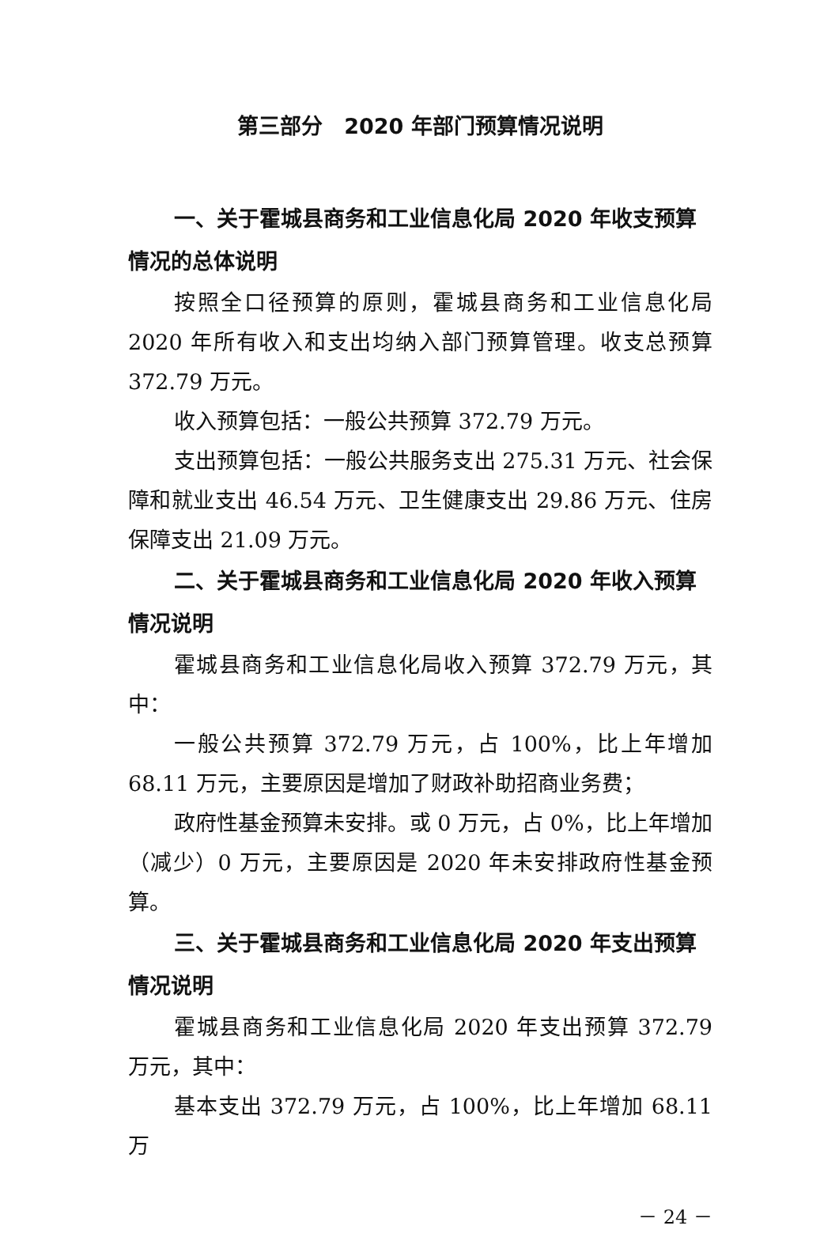第三部分　2020 年部门预算情况说明
一、关于霍城县商务和工业信息化局 2020 年收支预算情况的总体说明
按照全口径预算的原则，霍城县商务和工业信息化局 2020 年所有收入和支出均纳入部门预算管理。收支总预算 372.79 万元。
收入预算包括：一般公共预算 372.79 万元。
支出预算包括：一般公共服务支出 275.31 万元、社会保障和就业支出 46.54 万元、卫生健康支出 29.86 万元、住房保障支出 21.09 万元。
二、关于霍城县商务和工业信息化局 2020 年收入预算情况说明
霍城县商务和工业信息化局收入预算 372.79 万元，其中：
一般公共预算 372.79 万元，占 100%，比上年增加 68.11 万元，主要原因是增加了财政补助招商业务费；
政府性基金预算未安排。或 0 万元，占 0%，比上年增加（减少）0 万元，主要原因是 2020 年未安排政府性基金预算。
三、关于霍城县商务和工业信息化局 2020 年支出预算情况说明
霍城县商务和工业信息化局 2020 年支出预算 372.79 万元，其中：
基本支出 372.79 万元，占 100%，比上年增加 68.11 万
－ 24 －